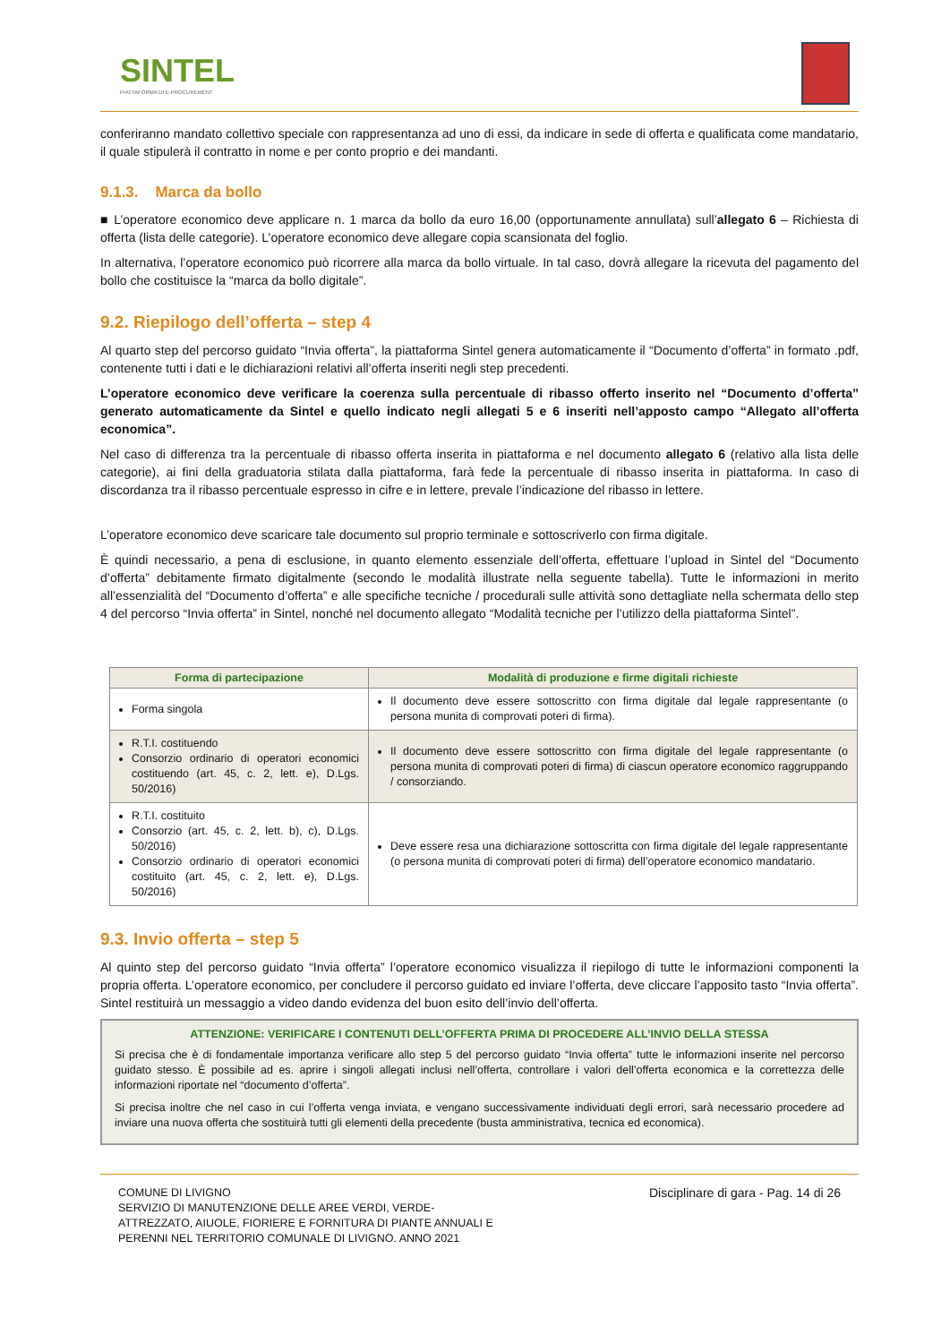SINTEL
PIATTAFORMA DI E-PROCUREMENT
conferiranno mandato collettivo speciale con rappresentanza ad uno di essi, da indicare in sede di offerta e qualificata come mandatario, il quale stipulerà il contratto in nome e per conto proprio e dei mandanti.
9.1.3. Marca da bollo
■ L’operatore economico deve applicare n. 1 marca da bollo da euro 16,00 (opportunamente annullata) sull’allegato 6 – Richiesta di offerta (lista delle categorie). L’operatore economico deve allegare copia scansionata del foglio.
In alternativa, l’operatore economico può ricorrere alla marca da bollo virtuale. In tal caso, dovrà allegare la ricevuta del pagamento del bollo che costituisce la “marca da bollo digitale”.
9.2. Riepilogo dell’offerta – step 4
Al quarto step del percorso guidato “Invia offerta”, la piattaforma Sintel genera automaticamente il “Documento d’offerta” in formato .pdf, contenente tutti i dati e le dichiarazioni relativi all’offerta inseriti negli step precedenti.
L’operatore economico deve verificare la coerenza sulla percentuale di ribasso offerto inserito nel “Documento d’offerta” generato automaticamente da Sintel e quello indicato negli allegati 5 e 6 inseriti nell’apposto campo “Allegato all’offerta economica”.
Nel caso di differenza tra la percentuale di ribasso offerta inserita in piattaforma e nel documento allegato 6 (relativo alla lista delle categorie), ai fini della graduatoria stilata dalla piattaforma, farà fede la percentuale di ribasso inserita in piattaforma. In caso di discordanza tra il ribasso percentuale espresso in cifre e in lettere, prevale l’indicazione del ribasso in lettere.
L’operatore economico deve scaricare tale documento sul proprio terminale e sottoscriverlo con firma digitale.
È quindi necessario, a pena di esclusione, in quanto elemento essenziale dell’offerta, effettuare l’upload in Sintel del “Documento d’offerta” debitamente firmato digitalmente (secondo le modalità illustrate nella seguente tabella). Tutte le informazioni in merito all’essenzialità del “Documento d’offerta” e alle specifiche tecniche / procedurali sulle attività sono dettagliate nella schermata dello step 4 del percorso “Invia offerta” in Sintel, nonché nel documento allegato “Modalità tecniche per l’utilizzo della piattaforma Sintel”.
| Forma di partecipazione | Modalità di produzione e firme digitali richieste |
| --- | --- |
| Forma singola | Il documento deve essere sottoscritto con firma digitale dal legale rappresentante (o persona munita di comprovati poteri di firma). |
| R.T.I. costituendo Consorzio ordinario di operatori economici costituendo (art. 45, c. 2, lett. e), D.Lgs. 50/2016) | Il documento deve essere sottoscritto con firma digitale del legale rappresentante (o persona munita di comprovati poteri di firma) di ciascun operatore economico raggruppando / consorziando. |
| R.T.I. costituito Consorzio (art. 45, c. 2, lett. b), c), D.Lgs. 50/2016) Consorzio ordinario di operatori economici costituito (art. 45, c. 2, lett. e), D.Lgs. 50/2016) | Deve essere resa una dichiarazione sottoscritta con firma digitale del legale rappresentante (o persona munita di comprovati poteri di firma) dell’operatore economico mandatario. |
9.3. Invio offerta – step 5
Al quinto step del percorso guidato “Invia offerta” l’operatore economico visualizza il riepilogo di tutte le informazioni componenti la propria offerta. L’operatore economico, per concludere il percorso guidato ed inviare l’offerta, deve cliccare l’apposito tasto “Invia offerta”. Sintel restituirà un messaggio a video dando evidenza del buon esito dell’invio dell’offerta.
ATTENZIONE: VERIFICARE I CONTENUTI DELL’OFFERTA PRIMA DI PROCEDERE ALL’INVIO DELLA STESSA
Si precisa che è di fondamentale importanza verificare allo step 5 del percorso guidato “Invia offerta” tutte le informazioni inserite nel percorso guidato stesso. È possibile ad es. aprire i singoli allegati inclusi nell’offerta, controllare i valori dell’offerta economica e la correttezza delle informazioni riportate nel “documento d’offerta”.
Si precisa inoltre che nel caso in cui l’offerta venga inviata, e vengano successivamente individuati degli errori, sarà necessario procedere ad inviare una nuova offerta che sostituirà tutti gli elementi della precedente (busta amministrativa, tecnica ed economica).
COMUNE DI LIVIGNO
SERVIZIO DI MANUTENZIONE DELLE AREE VERDI, VERDE-
ATTREZZATO, AIUOLE, FIORIERE E FORNITURA DI PIANTE ANNUALI E
PERENNI NEL TERRITORIO COMUNALE DI LIVIGNO. ANNO 2021
Disciplinare di gara - Pag. 14 di 26